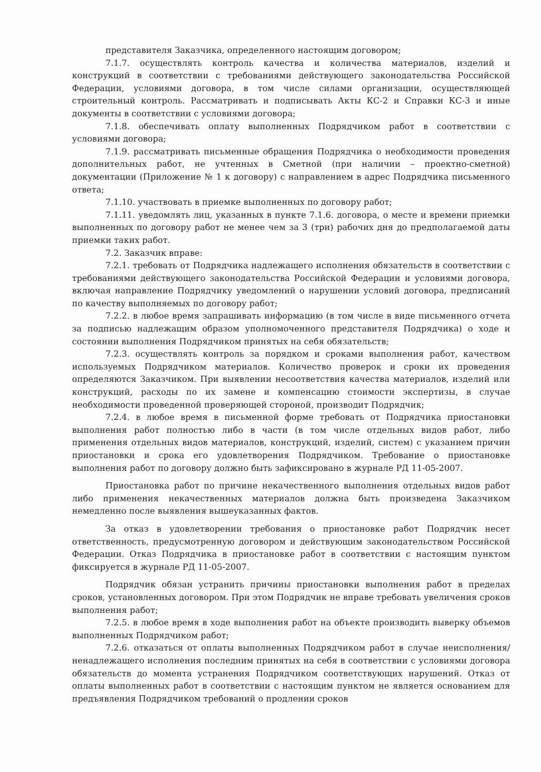представителя Заказчика, определенного настоящим договором;
7.1.7. осуществлять контроль качества и количества материалов, изделий и конструкций в соответствии с требованиями действующего законодательства Российской Федерации, условиями договора, в том числе силами организации, осуществляющей строительный контроль. Рассматривать и подписывать Акты КС-2 и Справки КС-3 и иные документы в соответствии с условиями договора;
7.1.8. обеспечивать оплату выполненных Подрядчиком работ в соответствии с условиями договора;
7.1.9. рассматривать письменные обращения Подрядчика о необходимости проведения дополнительных работ, не учтенных в Сметной (при наличии – проектно-сметной) документации (Приложение № 1 к договору) с направлением в адрес Подрядчика письменного ответа;
7.1.10. участвовать в приемке выполненных по договору работ;
7.1.11. уведомлять лиц, указанных в пункте 7.1.6. договора, о месте и времени приемки выполненных по договору работ не менее чем за 3 (три) рабочих дня до предполагаемой даты приемки таких работ.
7.2. Заказчик вправе:
7.2.1. требовать от Подрядчика надлежащего исполнения обязательств в соответствии с требованиями действующего законодательства Российской Федерации и условиями договора, включая направление Подрядчику уведомлений о нарушении условий договора, предписаний по качеству выполняемых по договору работ;
7.2.2. в любое время запрашивать информацию (в том числе в виде письменного отчета за подписью надлежащим образом уполномоченного представителя Подрядчика) о ходе и состоянии выполнения Подрядчиком принятых на себя обязательств;
7.2.3. осуществлять контроль за порядком и сроками выполнения работ, качеством используемых Подрядчиком материалов. Количество проверок и сроки их проведения определяются Заказчиком. При выявлении несоответствия качества материалов, изделий или конструкций, расходы по их замене и компенсацию стоимости экспертизы, в случае необходимости проведенной проверяющей стороной, производит Подрядчик;
7.2.4. в любое время в письменной форме требовать от Подрядчика приостановки выполнения работ полностью либо в части (в том числе отдельных видов работ, либо применения отдельных видов материалов, конструкций, изделий, систем) с указанием причин приостановки и срока его удовлетворения Подрядчиком. Требование о приостановке выполнения работ по договору должно быть зафиксировано в журнале РД 11-05-2007.
Приостановка работ по причине некачественного выполнения отдельных видов работ либо применения некачественных материалов должна быть произведена Заказчиком немедленно после выявления вышеуказанных фактов.
За отказ в удовлетворении требования о приостановке работ Подрядчик несет ответственность, предусмотренную договором и действующим законодательством Российской Федерации. Отказ Подрядчика в приостановке работ в соответствии с настоящим пунктом фиксируется в журнале РД 11-05-2007.
Подрядчик обязан устранить причины приостановки выполнения работ в пределах сроков, установленных договором. При этом Подрядчик не вправе требовать увеличения сроков выполнения работ;
7.2.5. в любое время в ходе выполнения работ на объекте производить выверку объемов выполненных Подрядчиком работ;
7.2.6. отказаться от оплаты выполненных Подрядчиком работ в случае неисполнения/ ненадлежащего исполнения последним принятых на себя в соответствии с условиями договора обязательств до момента устранения Подрядчиком соответствующих нарушений. Отказ от оплаты выполненных работ в соответствии с настоящим пунктом не является основанием для предъявления Подрядчиком требований о продлении сроков